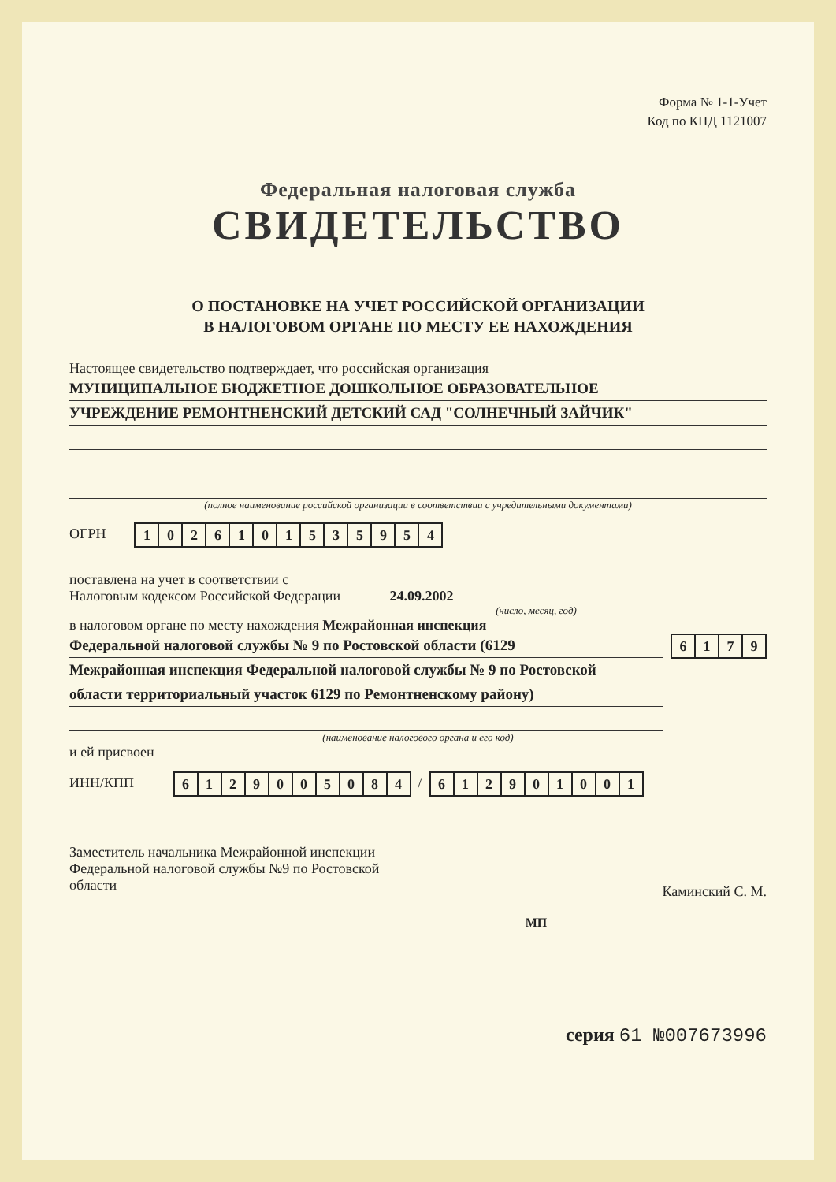Форма № 1-1-Учет
Код по КНД 1121007
Федеральная налоговая служба
СВИДЕТЕЛЬСТВО
О ПОСТАНОВКЕ НА УЧЕТ РОССИЙСКОЙ ОРГАНИЗАЦИИ
В НАЛОГОВОМ ОРГАНЕ ПО МЕСТУ ЕЕ НАХОЖДЕНИЯ
Настоящее свидетельство подтверждает, что российская организация
МУНИЦИПАЛЬНОЕ БЮДЖЕТНОЕ ДОШКОЛЬНОЕ ОБРАЗОВАТЕЛЬНОЕ
УЧРЕЖДЕНИЕ РЕМОНТНЕНСКИЙ ДЕТСКИЙ САД "СОЛНЕЧНЫЙ ЗАЙЧИК"
(полное наименование российской организации в соответствии с учредительными документами)
ОГРН
| 1 | 0 | 2 | 6 | 1 | 0 | 1 | 5 | 3 | 5 | 9 | 5 | 4 |
поставлена на учет в соответствии с
Налоговым кодексом Российской Федерации 24.09.2002
(число, месяц, год)
в налоговом органе по месту нахождения Межрайонная инспекция
Федеральной налоговой службы № 9 по Ростовской области (6129
Межрайонная инспекция Федеральной налоговой службы № 9 по Ростовской
области территориальный участок 6129 по Ремонтненскому району)
| 6 | 1 | 7 | 9 |
(наименование налогового органа и его код)
и ей присвоен
ИНН/КПП
| 6 | 1 | 2 | 9 | 0 | 0 | 5 | 0 | 8 | 4 |
/
| 6 | 1 | 2 | 9 | 0 | 1 | 0 | 0 | 1 |
Заместитель начальника Межрайонной инспекции
Федеральной налоговой службы №9 по Ростовской
области
Каминский С. М.
МП
серия 61 №007673996